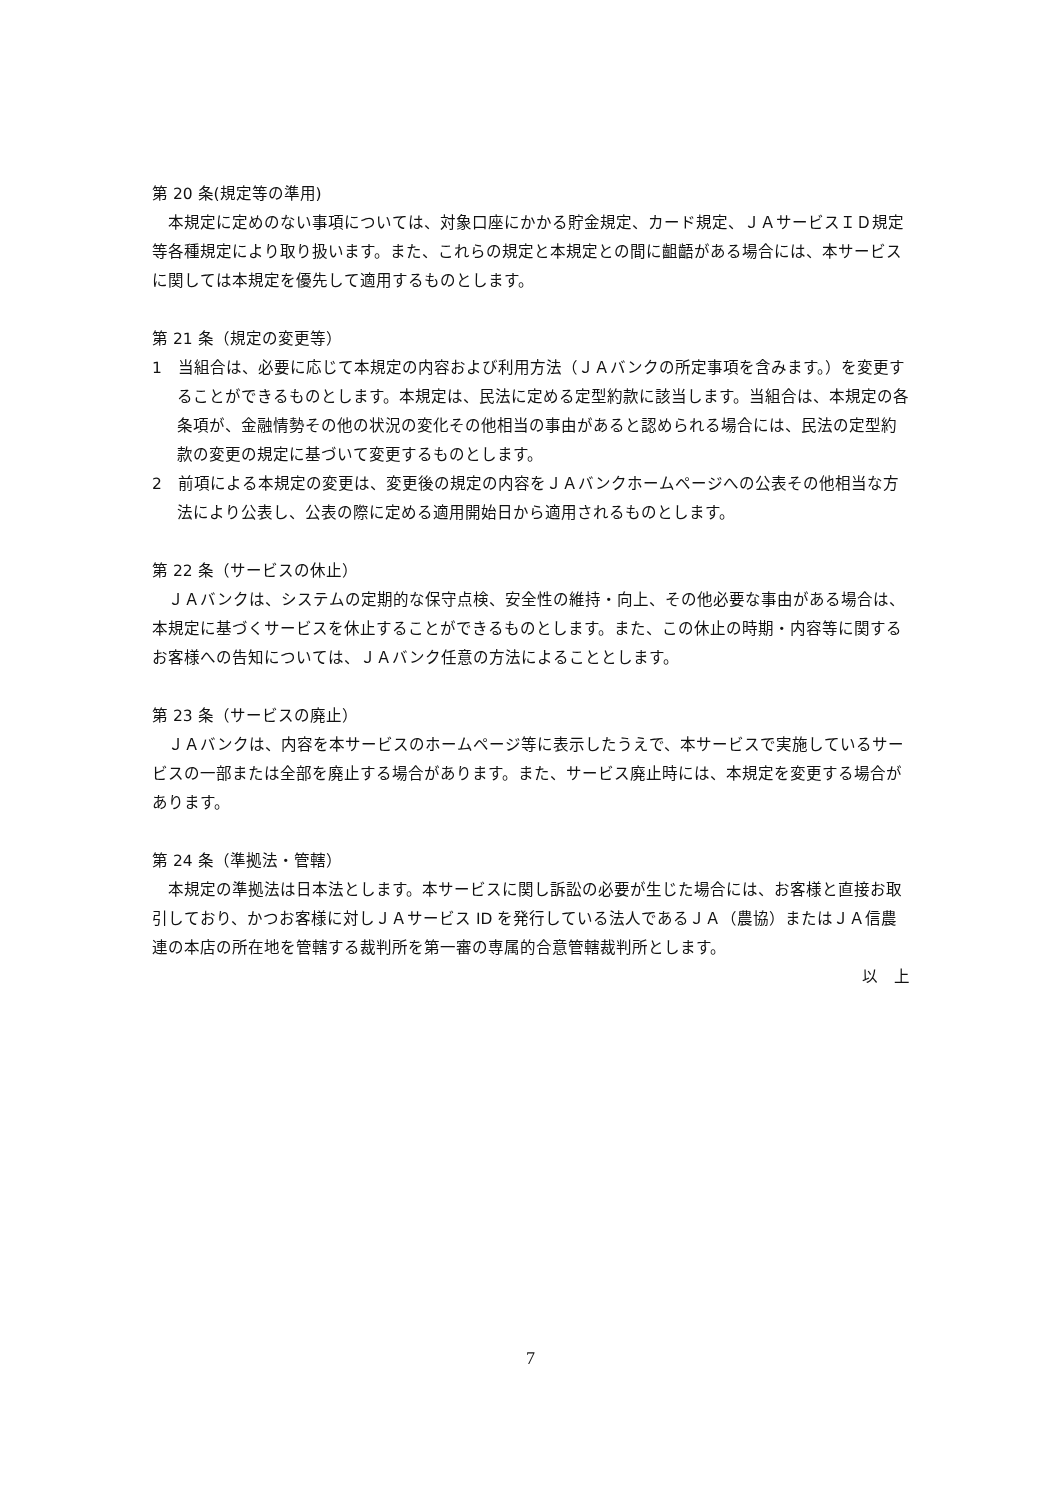第 20 条(規定等の準用)
本規定に定めのない事項については、対象口座にかかる貯金規定、カード規定、ＪＡサービスＩＤ規定等各種規定により取り扱います。また、これらの規定と本規定との間に齟齬がある場合には、本サービスに関しては本規定を優先して適用するものとします。
第 21 条（規定の変更等）
1　当組合は、必要に応じて本規定の内容および利用方法（ＪＡバンクの所定事項を含みます。）を変更することができるものとします。本規定は、民法に定める定型約款に該当します。当組合は、本規定の各条項が、金融情勢その他の状況の変化その他相当の事由があると認められる場合には、民法の定型約款の変更の規定に基づいて変更するものとします。
2　前項による本規定の変更は、変更後の規定の内容をＪＡバンクホームページへの公表その他相当な方法により公表し、公表の際に定める適用開始日から適用されるものとします。
第 22 条（サービスの休止）
ＪＡバンクは、システムの定期的な保守点検、安全性の維持・向上、その他必要な事由がある場合は、本規定に基づくサービスを休止することができるものとします。また、この休止の時期・内容等に関するお客様への告知については、ＪＡバンク任意の方法によることとします。
第 23 条（サービスの廃止）
ＪＡバンクは、内容を本サービスのホームページ等に表示したうえで、本サービスで実施しているサービスの一部または全部を廃止する場合があります。また、サービス廃止時には、本規定を変更する場合があります。
第 24 条（準拠法・管轄）
本規定の準拠法は日本法とします。本サービスに関し訴訟の必要が生じた場合には、お客様と直接お取引しており、かつお客様に対しＪＡサービス ID を発行している法人であるＪＡ（農協）またはＪＡ信農連の本店の所在地を管轄する裁判所を第一審の専属的合意管轄裁判所とします。
以　上
7